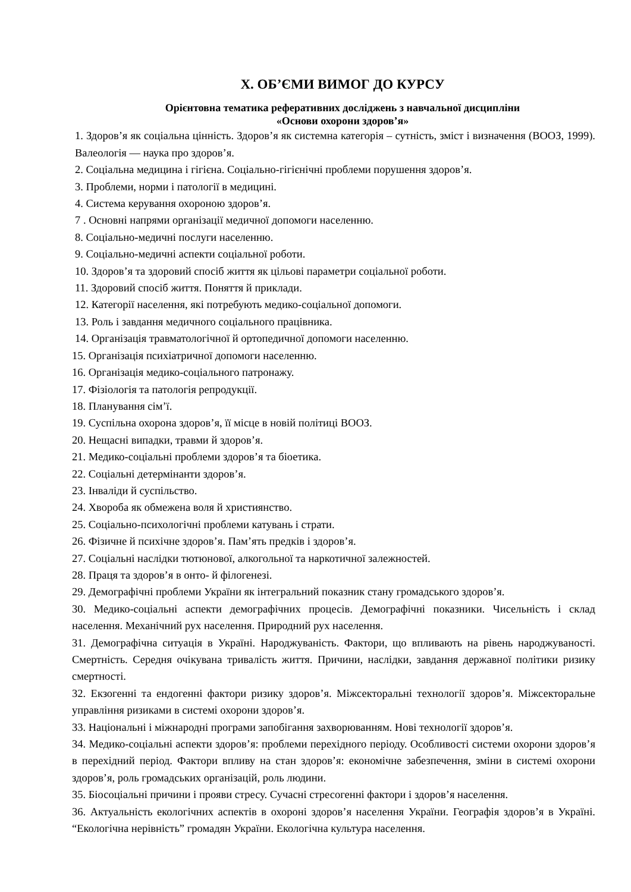X. ОБ’ЄМИ ВИМОГ ДО КУРСУ
Орієнтовна тематика реферативних досліджень з навчальної дисципліни
«Основи охорони здоров’я»
1. Здоров’я як соціальна цінність. Здоров’я як системна категорія – сутність, зміст і визначення (ВООЗ, 1999). Валеологія — наука про здоров’я.
2. Соціальна медицина і гігієна. Соціально-гігієнічні проблеми порушення здоров’я.
3. Проблеми, норми і патології в медицині.
4. Система керування охороною здоров’я.
7 . Основні напрями організації медичної допомоги населенню.
8. Соціально-медичні послуги населенню.
9. Соціально-медичні аспекти соціальної роботи.
10. Здоров’я та здоровий спосіб життя як цільові параметри соціальної роботи.
11. Здоровий спосіб життя. Поняття й приклади.
12. Категорії населення, які потребують медико-соціальної допомоги.
13. Роль і завдання медичного соціального працівника.
14. Організація травматологічної й ортопедичної допомоги населенню.
15. Організація психіатричної допомоги населенню.
16. Організація медико-соціального патронажу.
17. Фізіологія та патологія репродукції.
18. Планування сім’ї.
19. Суспільна охорона здоров’я, її місце в новій політиці ВООЗ.
20. Нещасні випадки, травми й здоров’я.
21. Медико-соціальні проблеми здоров’я та біоетика.
22. Соціальні детермінанти здоров’я.
23. Інваліди й суспільство.
24. Хвороба як обмежена воля й християнство.
25. Соціально-психологічні проблеми катувань і страти.
26. Фізичне й психічне здоров’я. Пам’ять предків і здоров’я.
27. Соціальні наслідки тютюнової, алкогольної та наркотичної залежностей.
28. Праця та здоров’я в онто- й філогенезі.
29. Демографічні проблеми України як інтегральний показник стану громадського здоров’я.
30. Медико-соціальні аспекти демографічних процесів. Демографічні показники. Чисельність і склад населення. Механічний рух населення. Природний рух населення.
31. Демографічна ситуація в Україні. Народжуваність. Фактори, що впливають на рівень народжуваності. Смертність. Середня очікувана тривалість життя. Причини, наслідки, завдання державної політики ризику смертності.
32. Екзогенні та ендогенні фактори ризику здоров’я. Міжсекторальні технології здоров’я. Міжсекторальне управління ризиками в системі охорони здоров’я.
33. Національні і міжнародні програми запобігання захворюванням. Нові технології здоров’я.
34. Медико-соціальні аспекти здоров’я: проблеми перехідного періоду. Особливості системи охорони здоров’я в перехідний період. Фактори впливу на стан здоров’я: економічне забезпечення, зміни в системі охорони здоров’я, роль громадських організацій, роль людини.
35. Біосоціальні причини і прояви стресу. Сучасні стресогенні фактори і здоров’я населення.
36. Актуальність екологічних аспектів в охороні здоров’я населення України. Географія здоров’я в Україні. “Екологічна нерівність” громадян України. Екологічна культура населення.